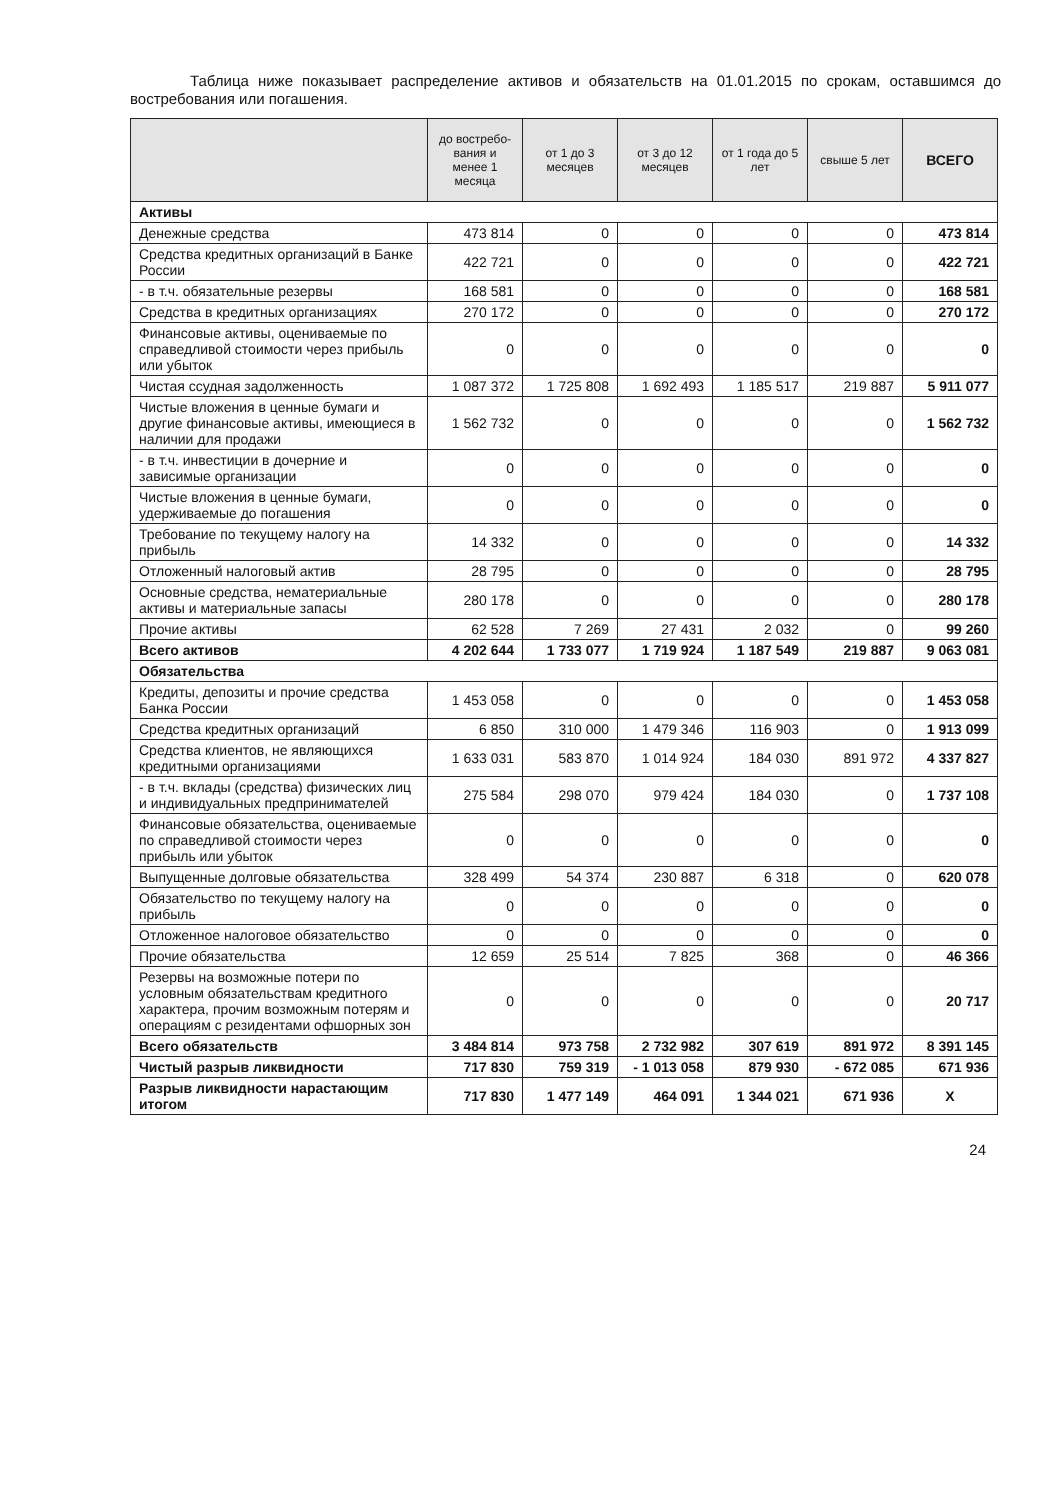Таблица ниже показывает распределение активов и обязательств на 01.01.2015 по срокам, оставшимся до востребования или погашения.
| | до востребо-вания и менее 1 месяца | от 1 до 3 месяцев | от 3 до 12 месяцев | от 1 года до 5 лет | свыше 5 лет | ВСЕГО |
| --- | --- | --- | --- | --- | --- | --- |
| Активы | | | | | | |
| Денежные средства | 473 814 | 0 | 0 | 0 | 0 | 473 814 |
| Средства кредитных организаций в Банке России | 422 721 | 0 | 0 | 0 | 0 | 422 721 |
| - в т.ч. обязательные резервы | 168 581 | 0 | 0 | 0 | 0 | 168 581 |
| Средства в кредитных организациях | 270 172 | 0 | 0 | 0 | 0 | 270 172 |
| Финансовые активы, оцениваемые по справедливой стоимости через прибыль или убыток | 0 | 0 | 0 | 0 | 0 | 0 |
| Чистая ссудная задолженность | 1 087 372 | 1 725 808 | 1 692 493 | 1 185 517 | 219 887 | 5 911 077 |
| Чистые вложения в ценные бумаги и другие финансовые активы, имеющиеся в наличии для продажи | 1 562 732 | 0 | 0 | 0 | 0 | 1 562 732 |
| - в т.ч. инвестиции в дочерние и зависимые организации | 0 | 0 | 0 | 0 | 0 | 0 |
| Чистые вложения в ценные бумаги, удерживаемые до погашения | 0 | 0 | 0 | 0 | 0 | 0 |
| Требование по текущему налогу на прибыль | 14 332 | 0 | 0 | 0 | 0 | 14 332 |
| Отложенный налоговый актив | 28 795 | 0 | 0 | 0 | 0 | 28 795 |
| Основные средства, нематериальные активы и материальные запасы | 280 178 | 0 | 0 | 0 | 0 | 280 178 |
| Прочие активы | 62 528 | 7 269 | 27 431 | 2 032 | 0 | 99 260 |
| Всего активов | 4 202 644 | 1 733 077 | 1 719 924 | 1 187 549 | 219 887 | 9 063 081 |
| Обязательства | | | | | | |
| Кредиты, депозиты и прочие средства Банка России | 1 453 058 | 0 | 0 | 0 | 0 | 1 453 058 |
| Средства кредитных организаций | 6 850 | 310 000 | 1 479 346 | 116 903 | 0 | 1 913 099 |
| Средства клиентов, не являющихся кредитными организациями | 1 633 031 | 583 870 | 1 014 924 | 184 030 | 891 972 | 4 337 827 |
| - в т.ч. вклады (средства) физических лиц и индивидуальных предпринимателей | 275 584 | 298 070 | 979 424 | 184 030 | 0 | 1 737 108 |
| Финансовые обязательства, оцениваемые по справедливой стоимости через прибыль или убыток | 0 | 0 | 0 | 0 | 0 | 0 |
| Выпущенные долговые обязательства | 328 499 | 54 374 | 230 887 | 6 318 | 0 | 620 078 |
| Обязательство по текущему налогу на прибыль | 0 | 0 | 0 | 0 | 0 | 0 |
| Отложенное налоговое обязательство | 0 | 0 | 0 | 0 | 0 | 0 |
| Прочие обязательства | 12 659 | 25 514 | 7 825 | 368 | 0 | 46 366 |
| Резервы на возможные потери по условным обязательствам кредитного характера, прочим возможным потерям и операциям с резидентами офшорных зон | 0 | 0 | 0 | 0 | 0 | 20 717 |
| Всего обязательств | 3 484 814 | 973 758 | 2 732 982 | 307 619 | 891 972 | 8 391 145 |
| Чистый разрыв ликвидности | 717 830 | 759 319 | - 1 013 058 | 879 930 | - 672 085 | 671 936 |
| Разрыв ликвидности нарастающим итогом | 717 830 | 1 477 149 | 464 091 | 1 344 021 | 671 936 | Х |
24